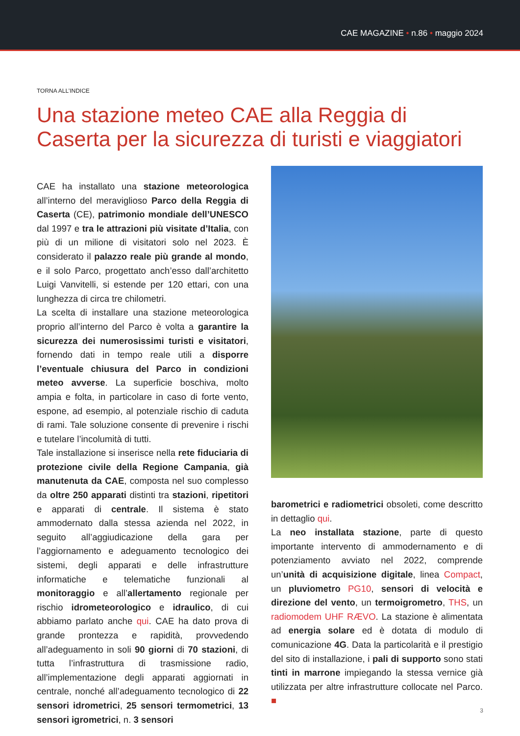CAE MAGAZINE • n.86 • maggio 2024
TORNA ALL’INDICE
Una stazione meteo CAE alla Reggia di Caserta per la sicurezza di turisti e viaggiatori
CAE ha installato una stazione meteorologica all’interno del meraviglioso Parco della Reggia di Caserta (CE), patrimonio mondiale dell’UNESCO dal 1997 e tra le attrazioni più visitate d’Italia, con più di un milione di visitatori solo nel 2023. È considerato il palazzo reale più grande al mondo, e il solo Parco, progettato anch’esso dall’architetto Luigi Vanvitelli, si estende per 120 ettari, con una lunghezza di circa tre chilometri.
La scelta di installare una stazione meteorologica proprio all’interno del Parco è volta a garantire la sicurezza dei numerosissimi turisti e visitatori, fornendo dati in tempo reale utili a disporre l’eventuale chiusura del Parco in condizioni meteo avverse. La superficie boschiva, molto ampia e folta, in particolare in caso di forte vento, espone, ad esempio, al potenziale rischio di caduta di rami. Tale soluzione consente di prevenire i rischi e tutelare l’incolumità di tutti.
Tale installazione si inserisce nella rete fiduciaria di protezione civile della Regione Campania, già manutenuta da CAE, composta nel suo complesso da oltre 250 apparati distinti tra stazioni, ripetitori e apparati di centrale. Il sistema è stato ammodernato dalla stessa azienda nel 2022, in seguito all’aggiudicazione della gara per l’aggiornamento e adeguamento tecnologico dei sistemi, degli apparati e delle infrastrutture informatiche e telematiche funzionali al monitoraggio e all’allertamento regionale per rischio idrometeorologico e idraulico, di cui abbiamo parlato anche qui. CAE ha dato prova di grande prontezza e rapidità, provvedendo all’adeguamento in soli 90 giorni di 70 stazioni, di tutta l’infrastruttura di trasmissione radio, all’implementazione degli apparati aggiornati in centrale, nonché all’adeguamento tecnologico di 22 sensori idrometrici, 25 sensori termometrici, 13 sensori igrometrici, n. 3 sensori
barometrici e radiometrici obsoleti, come descritto in dettaglio qui.
La neo installata stazione, parte di questo importante intervento di ammodernamento e di potenziamento avviato nel 2022, comprende un’unità di acquisizione digitale, linea Compact, un pluviometro PG10, sensori di velocità e direzione del vento, un termoigrometro, THS, un radiomodem UHF RÆVO. La stazione è alimentata ad energia solare ed è dotata di modulo di comunicazione 4G. Data la particolarità e il prestigio del sito di installazione, i pali di supporto sono stati tinti in marrone impiegando la stessa vernice già utilizzata per altre infrastrutture collocate nel Parco. ■
3